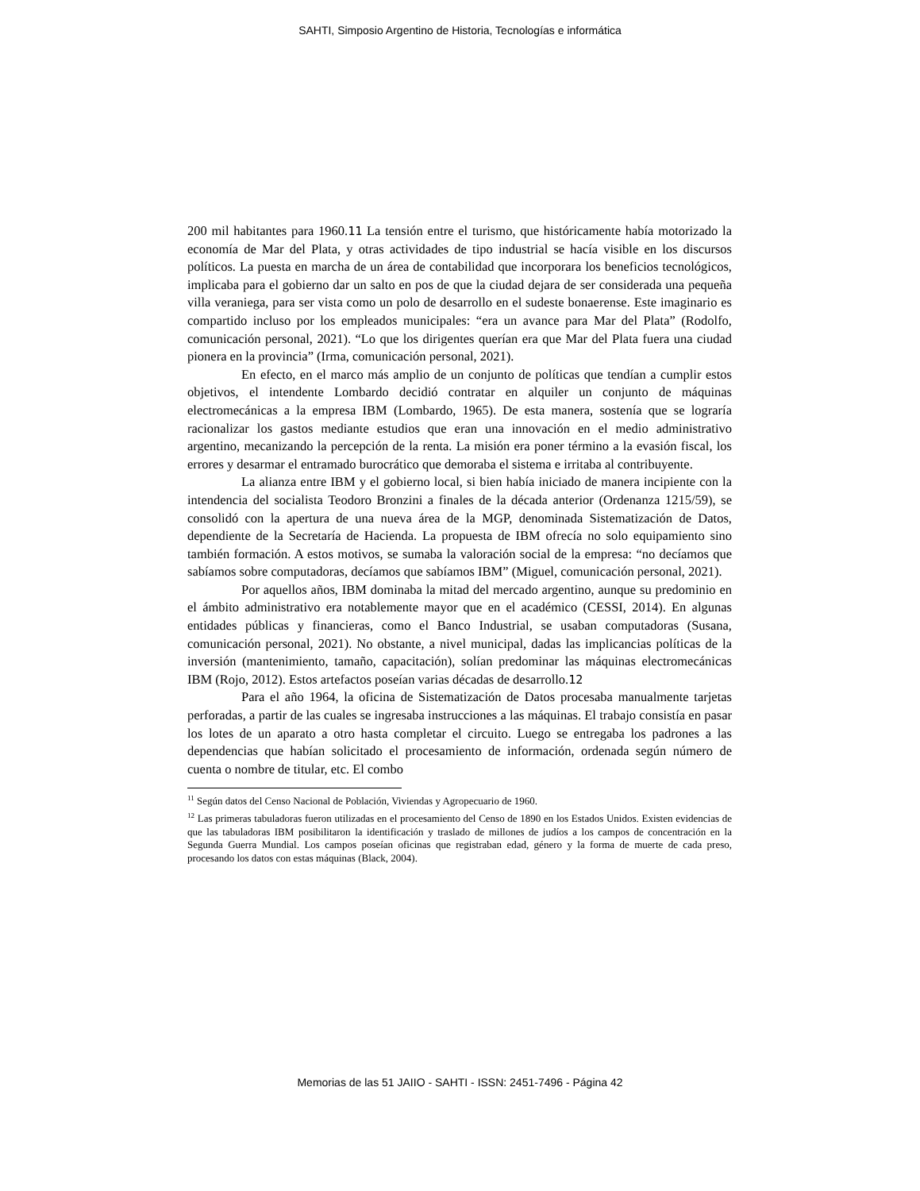SAHTI, Simposio Argentino de Historia, Tecnologías e informática
200 mil habitantes para 1960.11 La tensión entre el turismo, que históricamente había motorizado la economía de Mar del Plata, y otras actividades de tipo industrial se hacía visible en los discursos políticos. La puesta en marcha de un área de contabilidad que incorporara los beneficios tecnológicos, implicaba para el gobierno dar un salto en pos de que la ciudad dejara de ser considerada una pequeña villa veraniega, para ser vista como un polo de desarrollo en el sudeste bonaerense. Este imaginario es compartido incluso por los empleados municipales: “era un avance para Mar del Plata” (Rodolfo, comunicación personal, 2021). “Lo que los dirigentes querían era que Mar del Plata fuera una ciudad pionera en la provincia” (Irma, comunicación personal, 2021).
En efecto, en el marco más amplio de un conjunto de políticas que tendían a cumplir estos objetivos, el intendente Lombardo decidió contratar en alquiler un conjunto de máquinas electromecánicas a la empresa IBM (Lombardo, 1965). De esta manera, sostenía que se lograría racionalizar los gastos mediante estudios que eran una innovación en el medio administrativo argentino, mecanizando la percepción de la renta. La misión era poner término a la evasión fiscal, los errores y desarmar el entramado burocrático que demoraba el sistema e irritaba al contribuyente.
La alianza entre IBM y el gobierno local, si bien había iniciado de manera incipiente con la intendencia del socialista Teodoro Bronzini a finales de la década anterior (Ordenanza 1215/59), se consolidó con la apertura de una nueva área de la MGP, denominada Sistematización de Datos, dependiente de la Secretaría de Hacienda. La propuesta de IBM ofrecía no solo equipamiento sino también formación. A estos motivos, se sumaba la valoración social de la empresa: “no decíamos que sabíamos sobre computadoras, decíamos que sabíamos IBM” (Miguel, comunicación personal, 2021).
Por aquellos años, IBM dominaba la mitad del mercado argentino, aunque su predominio en el ámbito administrativo era notablemente mayor que en el académico (CESSI, 2014). En algunas entidades públicas y financieras, como el Banco Industrial, se usaban computadoras (Susana, comunicación personal, 2021). No obstante, a nivel municipal, dadas las implicancias políticas de la inversión (mantenimiento, tamaño, capacitación), solían predominar las máquinas electromecánicas IBM (Rojo, 2012). Estos artefactos poseían varias décadas de desarrollo.12
Para el año 1964, la oficina de Sistematización de Datos procesaba manualmente tarjetas perforadas, a partir de las cuales se ingresaba instrucciones a las máquinas. El trabajo consistía en pasar los lotes de un aparato a otro hasta completar el circuito. Luego se entregaba los padrones a las dependencias que habían solicitado el procesamiento de información, ordenada según número de cuenta o nombre de titular, etc. El combo
<sup>11</sup> Según datos del Censo Nacional de Población, Viviendas y Agropecuario de 1960.
<sup>12</sup> Las primeras tabuladoras fueron utilizadas en el procesamiento del Censo de 1890 en los Estados Unidos. Existen evidencias de que las tabuladoras IBM posibilitaron la identificación y traslado de millones de judíos a los campos de concentración en la Segunda Guerra Mundial. Los campos poseían oficinas que registraban edad, género y la forma de muerte de cada preso, procesando los datos con estas máquinas (Black, 2004).
Memorias de las 51 JAIIO - SAHTI - ISSN: 2451-7496 - Página 42